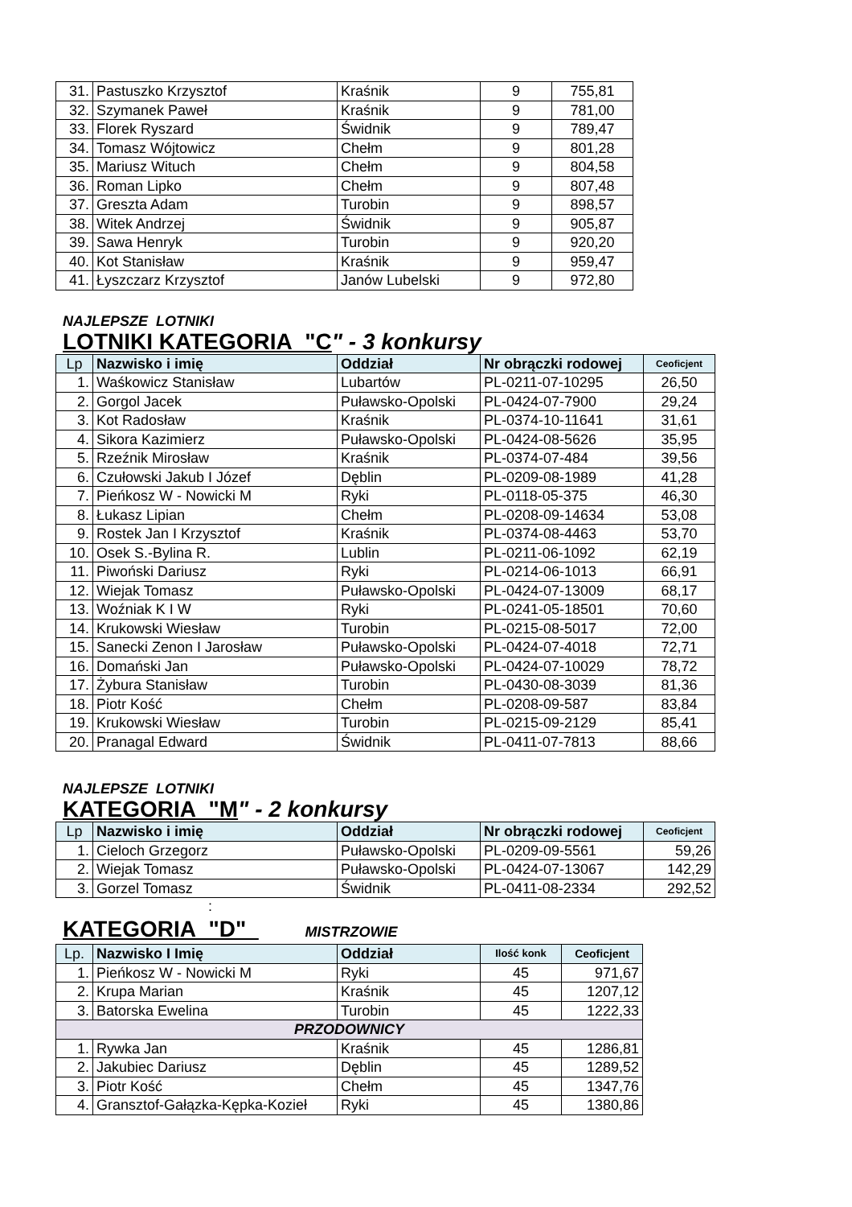| 31. | Pastuszko Krzysztof | Kraśnik | 9 | 755,81 |
| 32. | Szymanek Paweł | Kraśnik | 9 | 781,00 |
| 33. | Florek Ryszard | Świdnik | 9 | 789,47 |
| 34. | Tomasz Wójtowicz | Chełm | 9 | 801,28 |
| 35. | Mariusz Wituch | Chełm | 9 | 804,58 |
| 36. | Roman Lipko | Chełm | 9 | 807,48 |
| 37. | Greszta Adam | Turobin | 9 | 898,57 |
| 38. | Witek Andrzej | Świdnik | 9 | 905,87 |
| 39. | Sawa Henryk | Turobin | 9 | 920,20 |
| 40. | Kot Stanisław | Kraśnik | 9 | 959,47 |
| 41. | Łyszczarz Krzysztof | Janów Lubelski | 9 | 972,80 |
NAJLEPSZE LOTNIKI
LOTNIKI KATEGORIA "C" - 3 konkursy
| Lp | Nazwisko i imię | Oddział | Nr obrączki rodowej | Ceoficjent |
| --- | --- | --- | --- | --- |
| 1. | Waśkowicz Stanisław | Lubartów | PL-0211-07-10295 | 26,50 |
| 2. | Gorgol Jacek | Puławsko-Opolski | PL-0424-07-7900 | 29,24 |
| 3. | Kot Radosław | Kraśnik | PL-0374-10-11641 | 31,61 |
| 4. | Sikora Kazimierz | Puławsko-Opolski | PL-0424-08-5626 | 35,95 |
| 5. | Rzeźnik Mirosław | Kraśnik | PL-0374-07-484 | 39,56 |
| 6. | Czułowski Jakub I Józef | Dęblin | PL-0209-08-1989 | 41,28 |
| 7. | Pieńkosz W - Nowicki M | Ryki | PL-0118-05-375 | 46,30 |
| 8. | Łukasz Lipian | Chełm | PL-0208-09-14634 | 53,08 |
| 9. | Rostek Jan I Krzysztof | Kraśnik | PL-0374-08-4463 | 53,70 |
| 10. | Osek S.-Bylina R. | Lublin | PL-0211-06-1092 | 62,19 |
| 11. | Piwoński Dariusz | Ryki | PL-0214-06-1013 | 66,91 |
| 12. | Wiejak Tomasz | Puławsko-Opolski | PL-0424-07-13009 | 68,17 |
| 13. | Woźniak K I W | Ryki | PL-0241-05-18501 | 70,60 |
| 14. | Krukowski Wiesław | Turobin | PL-0215-08-5017 | 72,00 |
| 15. | Sanecki Zenon I Jarosław | Puławsko-Opolski | PL-0424-07-4018 | 72,71 |
| 16. | Domański Jan | Puławsko-Opolski | PL-0424-07-10029 | 78,72 |
| 17. | Żybura Stanisław | Turobin | PL-0430-08-3039 | 81,36 |
| 18. | Piotr Kość | Chełm | PL-0208-09-587 | 83,84 |
| 19. | Krukowski Wiesław | Turobin | PL-0215-09-2129 | 85,41 |
| 20. | Pranagal Edward | Świdnik | PL-0411-07-7813 | 88,66 |
NAJLEPSZE LOTNIKI
KATEGORIA "M" - 2 konkursy
| Lp | Nazwisko i imię | Oddział | Nr obrączki rodowej | Ceoficjent |
| --- | --- | --- | --- | --- |
| 1. | Cieloch Grzegorz | Puławsko-Opolski | PL-0209-09-5561 | 59,26 |
| 2. | Wiejak Tomasz | Puławsko-Opolski | PL-0424-07-13067 | 142,29 |
| 3. | Gorzel Tomasz | Świdnik | PL-0411-08-2334 | 292,52 |
:
KATEGORIA "D" MISTRZOWIE
| Lp. | Nazwisko I Imię | Oddział | Ilość konk | Ceoficjent |
| --- | --- | --- | --- | --- |
| 1. | Pieńkosz W - Nowicki M | Ryki | 45 | 971,67 |
| 2. | Krupa Marian | Kraśnik | 45 | 1207,12 |
| 3. | Batorska Ewelina | Turobin | 45 | 1222,33 |
| PRZODOWNICY | | | | |
| 1. | Rywka Jan | Kraśnik | 45 | 1286,81 |
| 2. | Jakubiec Dariusz | Dęblin | 45 | 1289,52 |
| 3. | Piotr Kość | Chełm | 45 | 1347,76 |
| 4. | Gransztof-Gałązka-Kępka-Kozieł | Ryki | 45 | 1380,86 |